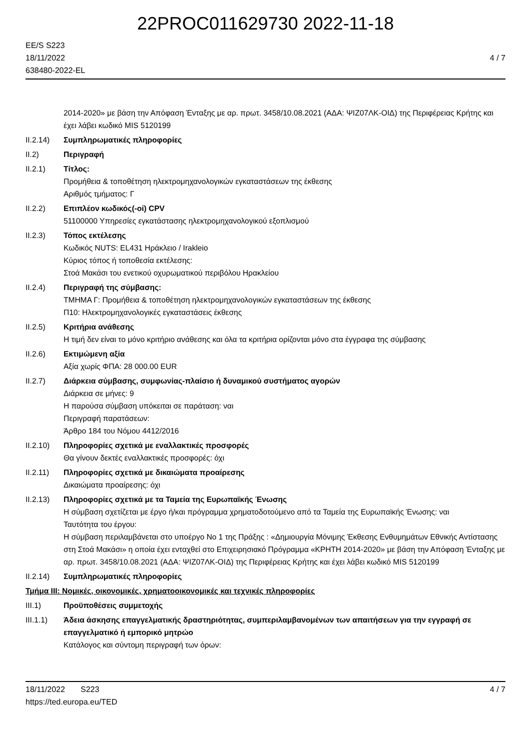22PROC011629730 2022-11-18
EE/S S223
18/11/2022
638480-2022-EL
4 / 7
2014-2020» με βάση την Απόφαση Ένταξης με αρ. πρωτ. 3458/10.08.2021 (ΑΔΑ: ΨΙΖ07ΛΚ-ΟΙΔ) της Περιφέρειας Κρήτης και έχει λάβει κωδικό MIS 5120199
II.2.14) Συμπληρωματικές πληροφορίες
II.2) Περιγραφή
II.2.1) Τίτλος:
Προμήθεια & τοποθέτηση ηλεκτρομηχανολογικών εγκαταστάσεων της έκθεσης
Αριθμός τμήματος: Γ
II.2.2) Επιπλέον κωδικός(-οί) CPV
51100000 Υπηρεσίες εγκατάστασης ηλεκτρομηχανολογικού εξοπλισμού
II.2.3) Τόπος εκτέλεσης
Κωδικός NUTS: EL431 Ηράκλειο / Irakleio
Κύριος τόπος ή τοποθεσία εκτέλεσης:
Στοά Μακάσι του ενετικού οχυρωματικού περιβόλου Ηρακλείου
II.2.4) Περιγραφή της σύμβασης:
ΤΜΗΜΑ Γ: Προμήθεια & τοποθέτηση ηλεκτρομηχανολογικών εγκαταστάσεων της έκθεσης
Π10: Ηλεκτρομηχανολογικές εγκαταστάσεις έκθεσης
II.2.5) Κριτήρια ανάθεσης
Η τιμή δεν είναι το μόνο κριτήριο ανάθεσης και όλα τα κριτήρια ορίζονται μόνο στα έγγραφα της σύμβασης
II.2.6) Εκτιμώμενη αξία
Αξία χωρίς ΦΠΑ: 28 000.00 EUR
II.2.7) Διάρκεια σύμβασης, συμφωνίας-πλαίσιο ή δυναμικού συστήματος αγορών
Διάρκεια σε μήνες: 9
Η παρούσα σύμβαση υπόκειται σε παράταση: ναι
Περιγραφή παρατάσεων:
Άρθρο 184 του Νόμου 4412/2016
II.2.10) Πληροφορίες σχετικά με εναλλακτικές προσφορές
Θα γίνουν δεκτές εναλλακτικές προσφορές: όχι
II.2.11) Πληροφορίες σχετικά με δικαιώματα προαίρεσης
Δικαιώματα προαίρεσης: όχι
II.2.13) Πληροφορίες σχετικά με τα Ταμεία της Ευρωπαϊκής Ένωσης
Η σύμβαση σχετίζεται με έργο ή/και πρόγραμμα χρηματοδοτούμενο από τα Ταμεία της Ευρωπαϊκής Ένωσης: ναι
Ταυτότητα του έργου:
Η σύμβαση περιλαμβάνεται στο υποέργο Νο 1 της Πράξης : «Δημιουργία Μόνιμης Έκθεσης Ενθυμημάτων Εθνικής Αντίστασης στη Στοά Μακάσι» η οποία έχει ενταχθεί στο Επιχειρησιακό Πρόγραμμα «ΚΡΗΤΗ 2014-2020» με βάση την Απόφαση Ένταξης με αρ. πρωτ. 3458/10.08.2021 (ΑΔΑ: ΨΙΖ07ΛΚ-ΟΙΔ) της Περιφέρειας Κρήτης και έχει λάβει κωδικό MIS 5120199
II.2.14) Συμπληρωματικές πληροφορίες
Τμήμα III: Νομικές, οικονομικές, χρηματοοικονομικές και τεχνικές πληροφορίες
III.1) Προϋποθέσεις συμμετοχής
III.1.1) Άδεια άσκησης επαγγελματικής δραστηριότητας, συμπεριλαμβανομένων των απαιτήσεων για την εγγραφή σε επαγγελματικό ή εμπορικό μητρώο
Κατάλογος και σύντομη περιγραφή των όρων:
18/11/2022 S223
https://ted.europa.eu/TED
4 / 7